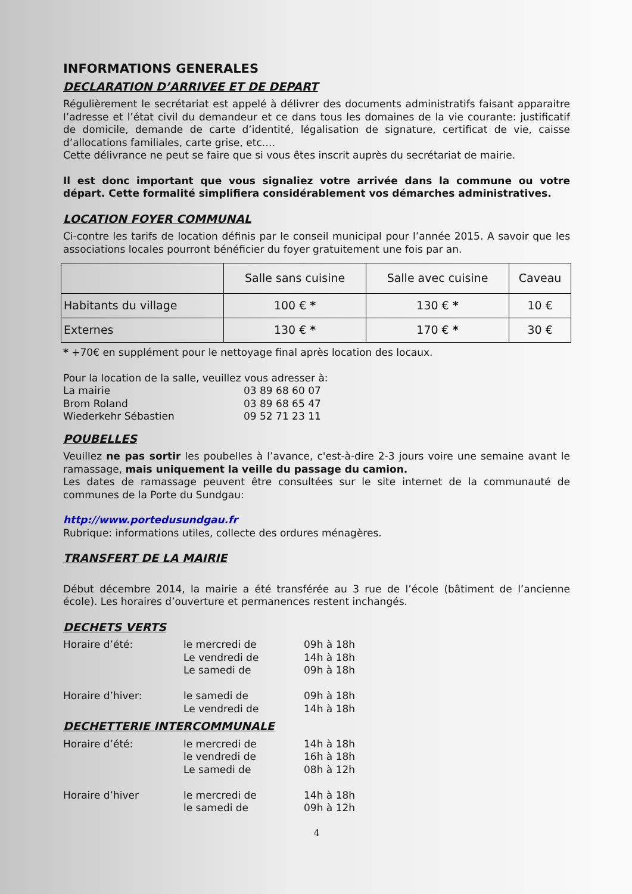INFORMATIONS GENERALES
DECLARATION D’ARRIVEE ET DE DEPART
Régulièrement le secrétariat est appelé à délivrer des documents administratifs faisant apparaitre l’adresse et l’état civil du demandeur et ce dans tous les domaines de la vie courante: justificatif de domicile, demande de carte d’identité, légalisation de signature, certificat de vie, caisse d’allocations familiales, carte grise, etc.…
Cette délivrance ne peut se faire que si vous êtes inscrit auprès du secrétariat de mairie.
Il est donc important que vous signaliez votre arrivée dans la commune ou votre départ. Cette formalité simplifiera considérablement vos démarches administratives.
LOCATION FOYER COMMUNAL
Ci-contre les tarifs de location définis par le conseil municipal pour l’année 2015. A savoir que les associations locales pourront bénéficier du foyer gratuitement une fois par an.
| | Salle sans cuisine | Salle avec cuisine | Caveau |
| Habitants du village | 100 € * | 130 € * | 10 € |
| Externes | 130 € * | 170 € * | 30 € |
* +70€ en supplément pour le nettoyage final après location des locaux.
Pour la location de la salle, veuillez vous adresser à:
La mairie
03 89 68 60 07
Brom Roland
03 89 68 65 47
Wiederkehr Sébastien
09 52 71 23 11
POUBELLES
Veuillez ne pas sortir les poubelles à l’avance, c'est-à-dire 2-3 jours voire une semaine avant le ramassage, mais uniquement la veille du passage du camion.
Les dates de ramassage peuvent être consultées sur le site internet de la communauté de communes de la Porte du Sundgau:
http://www.portedusundgau.fr
Rubrique: informations utiles, collecte des ordures ménagères.
TRANSFERT DE LA MAIRIE
Début décembre 2014, la mairie a été transférée au 3 rue de l’école (bâtiment de l’ancienne école). Les horaires d’ouverture et permanences restent inchangés.
DECHETS VERTS
Horaire d’été:
le mercredi de
09h à 18h
Le vendredi de
14h à 18h
Le samedi de
09h à 18h
Horaire d’hiver:
le samedi de
09h à 18h
Le vendredi de
14h à 18h
DECHETTERIE INTERCOMMUNALE
Horaire d’été:
le mercredi de
14h à 18h
le vendredi de
16h à 18h
Le samedi de
08h à 12h
Horaire d’hiver
le mercredi de
14h à 18h
le samedi de
09h à 12h
4